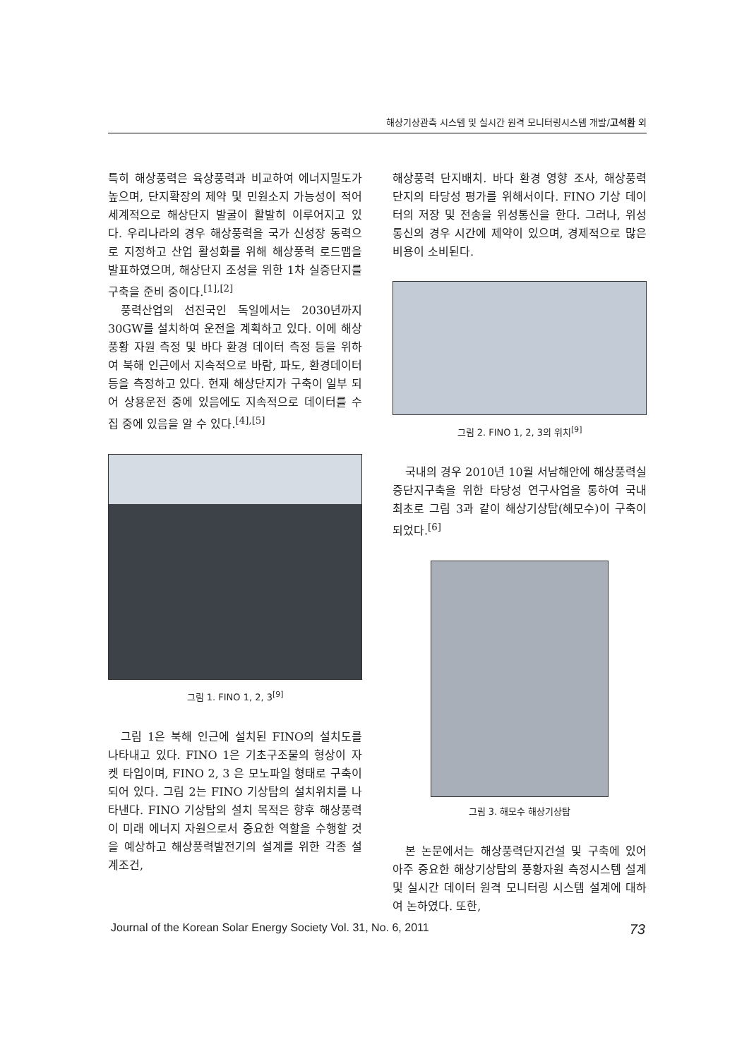해상기상관측 시스템 및 실시간 원격 모니터링시스템 개발/고석환 외
특히 해상풍력은 육상풍력과 비교하여 에너지밀도가 높으며, 단지확장의 제약 및 민원소지 가능성이 적어 세계적으로 해상단지 발굴이 활발히 이루어지고 있다. 우리나라의 경우 해상풍력을 국가 신성장 동력으로 지정하고 산업 활성화를 위해 해상풍력 로드맵을 발표하였으며, 해상단지 조성을 위한 1차 실증단지를 구축을 준비 중이다.<sup>[1],[2]</sup>
풍력산업의 선진국인 독일에서는 2030년까지 30GW를 설치하여 운전을 계획하고 있다. 이에 해상 풍황 자원 측정 및 바다 환경 데이터 측정 등을 위하여 북해 인근에서 지속적으로 바람, 파도, 환경데이터 등을 측정하고 있다. 현재 해상단지가 구축이 일부 되어 상용운전 중에 있음에도 지속적으로 데이터를 수집 중에 있음을 알 수 있다.<sup>[4],[5]</sup>
그림 1. FINO 1, 2, 3<sup>[9]</sup>
그림 1은 북해 인근에 설치된 FINO의 설치도를 나타내고 있다. FINO 1은 기초구조물의 형상이 자켓 타입이며, FINO 2, 3 은 모노파일 형태로 구축이 되어 있다. 그림 2는 FINO 기상탑의 설치위치를 나타낸다. FINO 기상탑의 설치 목적은 향후 해상풍력이 미래 에너지 자원으로서 중요한 역할을 수행할 것을 예상하고 해상풍력발전기의 설계를 위한 각종 설계조건,
해상풍력 단지배치. 바다 환경 영향 조사, 해상풍력 단지의 타당성 평가를 위해서이다. FINO 기상 데이터의 저장 및 전송을 위성통신을 한다. 그러나, 위성통신의 경우 시간에 제약이 있으며, 경제적으로 많은 비용이 소비된다.
그림 2. FINO 1, 2, 3의 위치<sup>[9]</sup>
국내의 경우 2010년 10월 서남해안에 해상풍력실증단지구축을 위한 타당성 연구사업을 통하여 국내 최초로 그림 3과 같이 해상기상탑(해모수)이 구축이 되었다.<sup>[6]</sup>
그림 3. 해모수 해상기상탑
본 논문에서는 해상풍력단지건설 및 구축에 있어 아주 중요한 해상기상탑의 풍황자원 측정시스템 설계 및 실시간 데이터 원격 모니터링 시스템 설계에 대하여 논하였다. 또한,
Journal of the Korean Solar Energy Society Vol. 31, No. 6, 2011 73